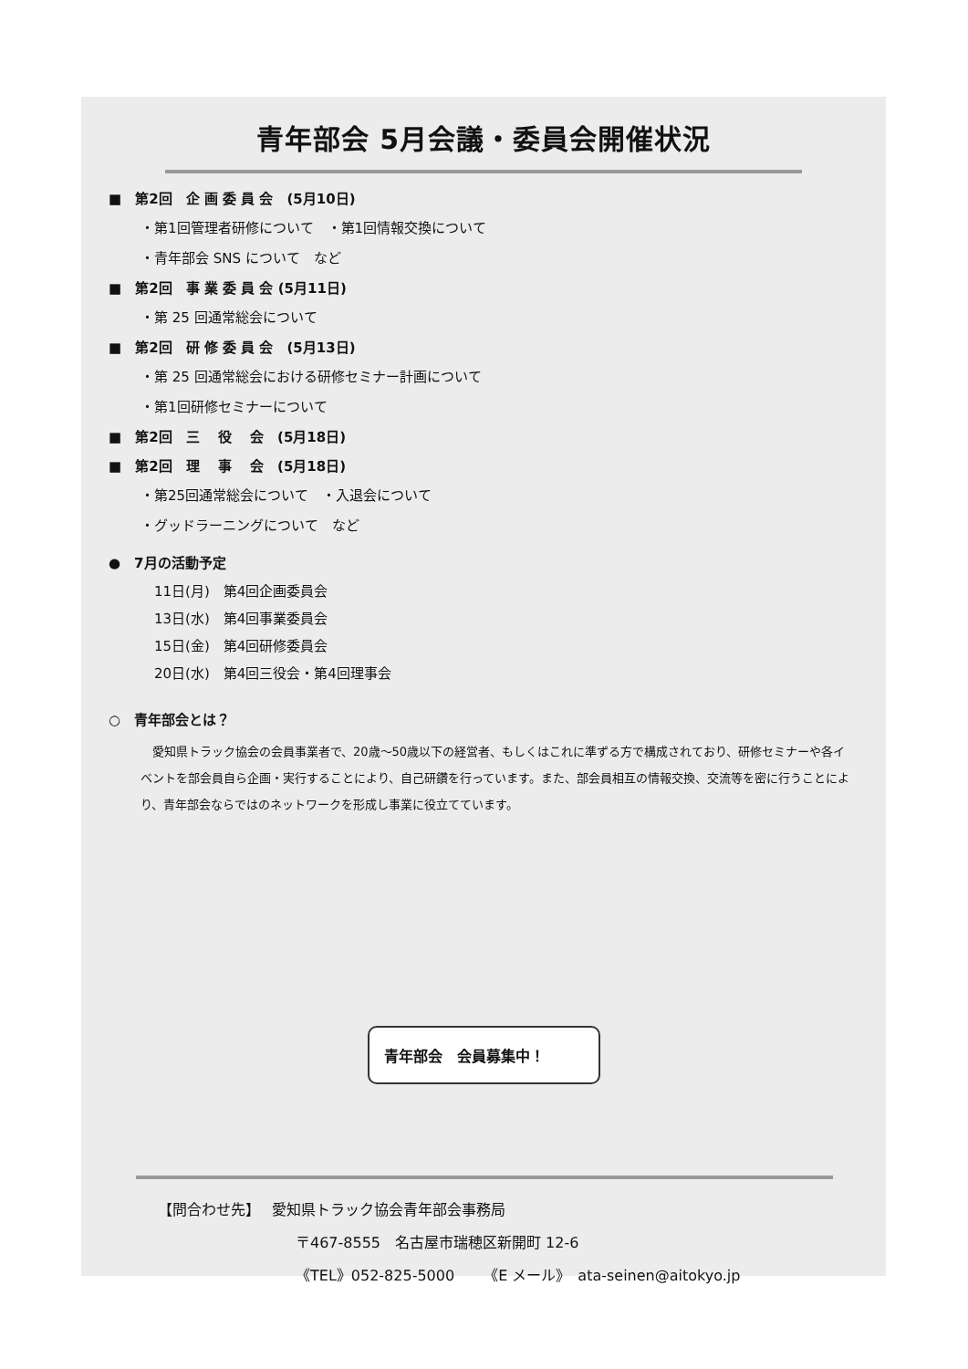青年部会 5月会議・委員会開催状況
■　第2回　企 画 委 員 会　(5月10日)
・第1回管理者研修について　・第1回情報交換について
・青年部会 SNS について　など
■　第2回　事 業 委 員 会 (5月11日)
・第 25 回通常総会について
■　第2回　研 修 委 員 会　(5月13日)
・第 25 回通常総会における研修セミナー計画について
・第1回研修セミナーについて
■　第2回　三　 役　 会　(5月18日)
■　第2回　理　 事　 会　(5月18日)
・第25回通常総会について　・入退会について
・グッドラーニングについて　など
●　7月の活動予定
11日(月)　第4回企画委員会
13日(水)　第4回事業委員会
15日(金)　第4回研修委員会
20日(水)　第4回三役会・第4回理事会
○　青年部会とは？
　愛知県トラック協会の会員事業者で、20歳～50歳以下の経営者、もしくはこれに準ずる方で構成されており、研修セミナーや各イベントを部会員自ら企画・実行することにより、自己研鑽を行っています。また、部会員相互の情報交換、交流等を密に行うことにより、青年部会ならではのネットワークを形成し事業に役立てています。
青年部会　会員募集中！
【問合わせ先】　 愛知県トラック協会青年部会事務局
〒467-8555　名古屋市瑞穂区新開町 12-6
《TEL》052-825-5000　　《E メール》　ata-seinen@aitokyo.jp